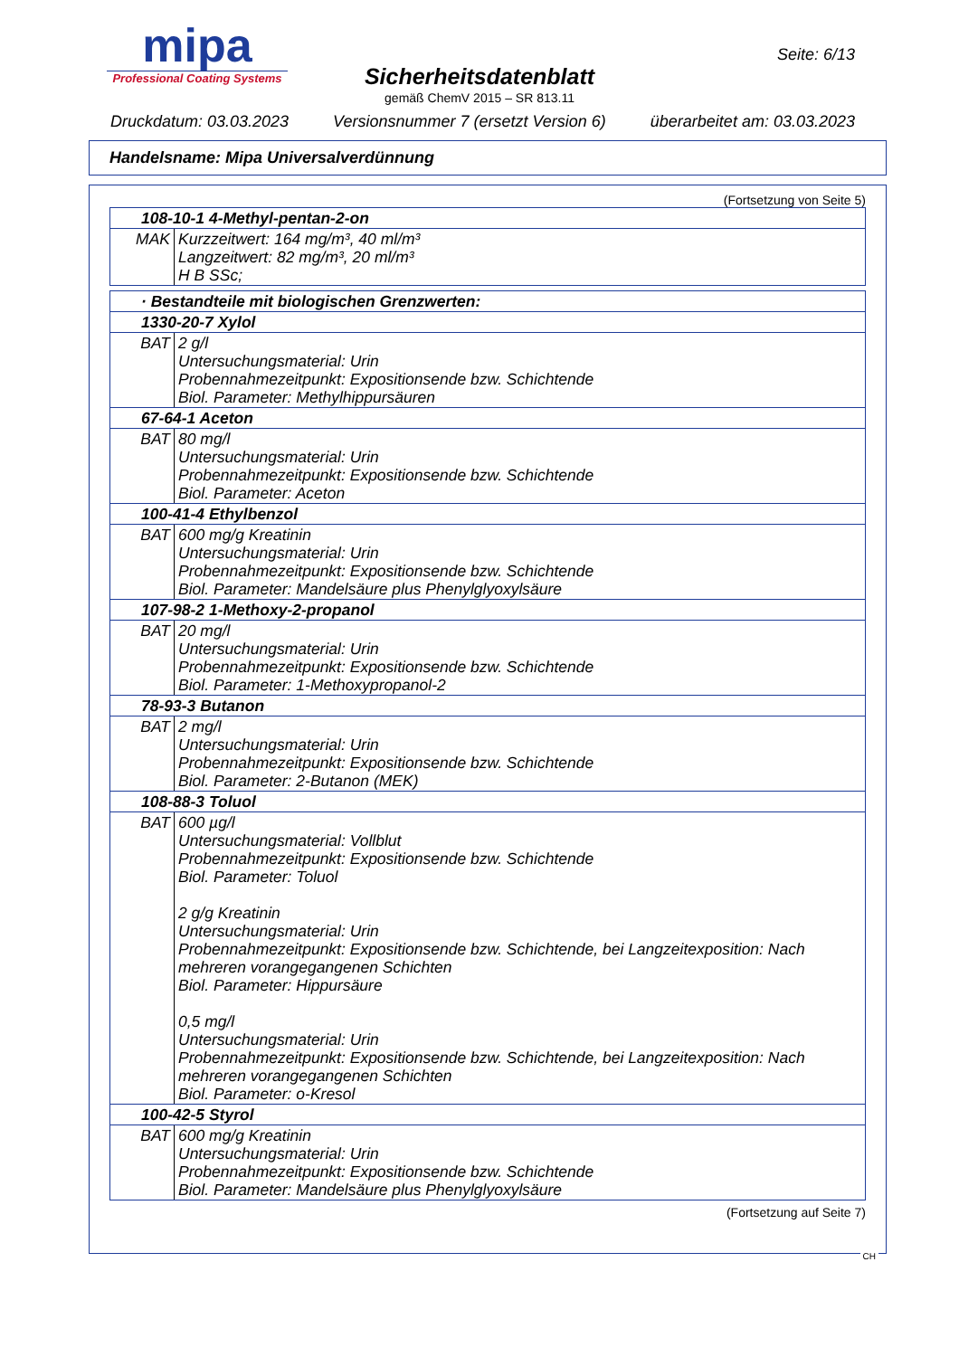mipa
Professional Coating Systems
Sicherheitsdatenblatt
gemäß ChemV 2015 – SR 813.11
Seite: 6/13
Druckdatum: 03.03.2023 Versionsnummer 7 (ersetzt Version 6) überarbeitet am: 03.03.2023
Handelsname: Mipa Universalverdünnung
(Fortsetzung von Seite 5)
| 108-10-1 4-Methyl-pentan-2-on | |
| MAK | Kurzzeitwert: 164 mg/m³, 40 ml/m³ Langzeitwert: 82 mg/m³, 20 ml/m³ H B SSc; |
| · Bestandteile mit biologischen Grenzwerten: | |
| 1330-20-7 Xylol | |
| BAT | 2 g/l Untersuchungsmaterial: Urin Probennahmezeitpunkt: Expositionsende bzw. Schichtende Biol. Parameter: Methylhippursäuren |
| 67-64-1 Aceton | |
| BAT | 80 mg/l Untersuchungsmaterial: Urin Probennahmezeitpunkt: Expositionsende bzw. Schichtende Biol. Parameter: Aceton |
| 100-41-4 Ethylbenzol | |
| BAT | 600 mg/g Kreatinin Untersuchungsmaterial: Urin Probennahmezeitpunkt: Expositionsende bzw. Schichtende Biol. Parameter: Mandelsäure plus Phenylglyoxylsäure |
| 107-98-2 1-Methoxy-2-propanol | |
| BAT | 20 mg/l Untersuchungsmaterial: Urin Probennahmezeitpunkt: Expositionsende bzw. Schichtende Biol. Parameter: 1-Methoxypropanol-2 |
| 78-93-3 Butanon | |
| BAT | 2 mg/l Untersuchungsmaterial: Urin Probennahmezeitpunkt: Expositionsende bzw. Schichtende Biol. Parameter: 2-Butanon (MEK) |
| 108-88-3 Toluol | |
| BAT | 600 µg/l Untersuchungsmaterial: Vollblut Probennahmezeitpunkt: Expositionsende bzw. Schichtende Biol. Parameter: Toluol 2 g/g Kreatinin Untersuchungsmaterial: Urin Probennahmezeitpunkt: Expositionsende bzw. Schichtende, bei Langzeitexposition: Nach mehreren vorangegangenen Schichten Biol. Parameter: Hippursäure 0,5 mg/l Untersuchungsmaterial: Urin Probennahmezeitpunkt: Expositionsende bzw. Schichtende, bei Langzeitexposition: Nach mehreren vorangegangenen Schichten Biol. Parameter: o-Kresol |
| 100-42-5 Styrol | |
| BAT | 600 mg/g Kreatinin Untersuchungsmaterial: Urin Probennahmezeitpunkt: Expositionsende bzw. Schichtende Biol. Parameter: Mandelsäure plus Phenylglyoxylsäure |
(Fortsetzung auf Seite 7)
CH